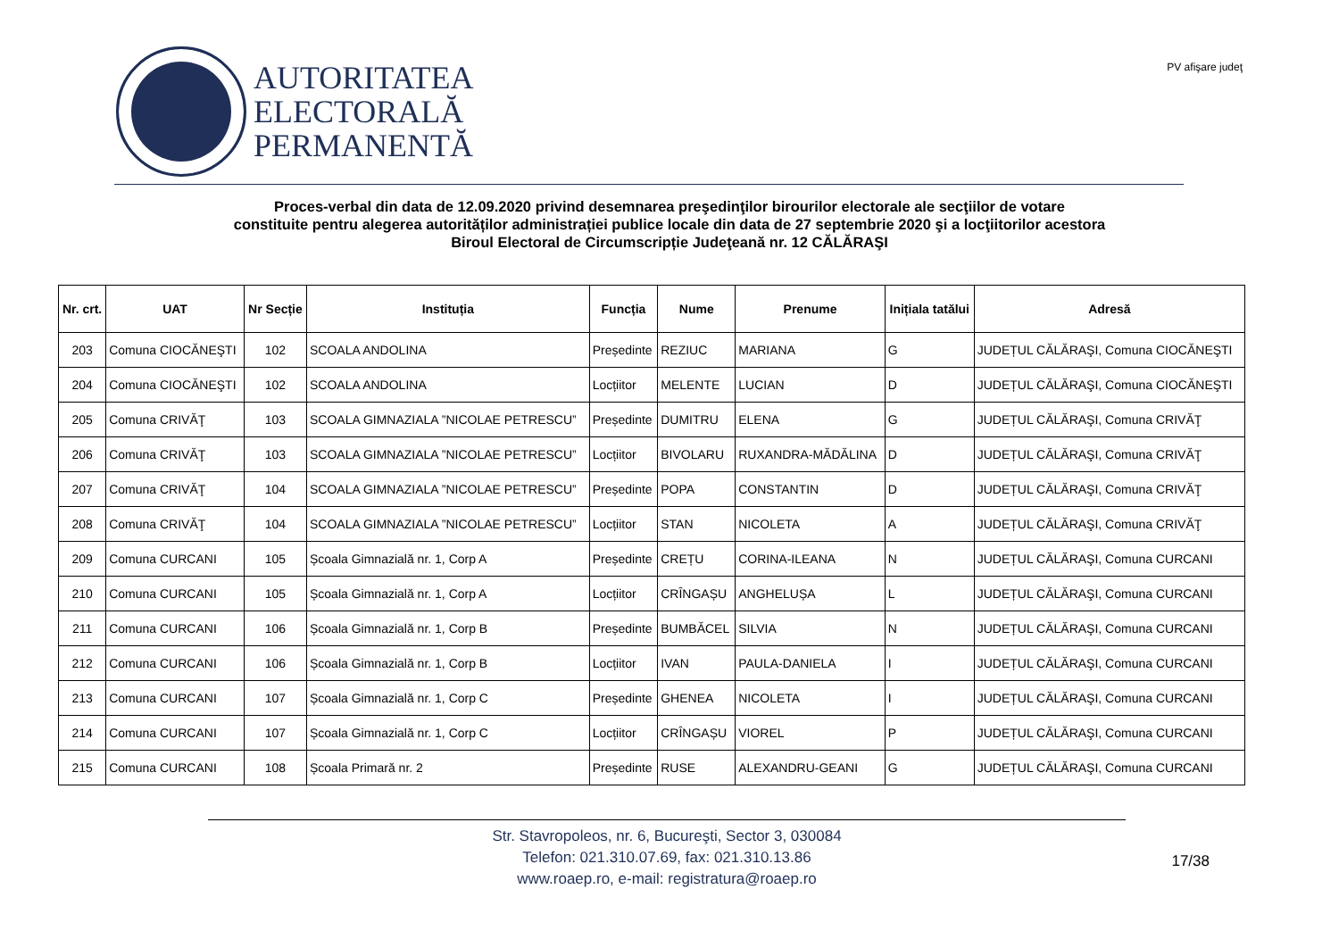AUTORITATEA
ELECTORALĂ
PERMANENTĂ
PV afişare judeţ
Proces-verbal din data de 12.09.2020 privind desemnarea preşedinţilor birourilor electorale ale secţiilor de votare
constituite pentru alegerea autorităților administrației publice locale din data de 27 septembrie 2020 şi a locţiitorilor acestora
Biroul Electoral de Circumscripție Judeţeană nr. 12 CĂLĂRAŞI
| Nr. crt. | UAT | Nr Secție | Instituția | Funcția | Nume | Prenume | Inițiala tatălui | Adresă |
| --- | --- | --- | --- | --- | --- | --- | --- | --- |
| 203 | Comuna CIOCĂNEŞTI | 102 | SCOALA ANDOLINA | Președinte | REZIUC | MARIANA | G | JUDEȚUL CĂLĂRAŞI, Comuna CIOCĂNEŞTI |
| 204 | Comuna CIOCĂNEŞTI | 102 | SCOALA ANDOLINA | Locțiitor | MELENTE | LUCIAN | D | JUDEȚUL CĂLĂRAŞI, Comuna CIOCĂNEŞTI |
| 205 | Comuna CRIVĂŢ | 103 | SCOALA GIMNAZIALA ”NICOLAE PETRESCU” | Președinte | DUMITRU | ELENA | G | JUDEȚUL CĂLĂRAŞI, Comuna CRIVĂŢ |
| 206 | Comuna CRIVĂŢ | 103 | SCOALA GIMNAZIALA ”NICOLAE PETRESCU” | Locțiitor | BIVOLARU | RUXANDRA-MĂDĂLINA | D | JUDEȚUL CĂLĂRAŞI, Comuna CRIVĂŢ |
| 207 | Comuna CRIVĂŢ | 104 | SCOALA GIMNAZIALA ”NICOLAE PETRESCU” | Președinte | POPA | CONSTANTIN | D | JUDEȚUL CĂLĂRAŞI, Comuna CRIVĂŢ |
| 208 | Comuna CRIVĂŢ | 104 | SCOALA GIMNAZIALA ”NICOLAE PETRESCU” | Locțiitor | STAN | NICOLETA | A | JUDEȚUL CĂLĂRAŞI, Comuna CRIVĂŢ |
| 209 | Comuna CURCANI | 105 | Școala Gimnazială nr. 1, Corp A | Președinte | CREȚU | CORINA-ILEANA | N | JUDEȚUL CĂLĂRAŞI, Comuna CURCANI |
| 210 | Comuna CURCANI | 105 | Școala Gimnazială nr. 1, Corp A | Locțiitor | CRÎNGAȘU | ANGHELUȘA | L | JUDEȚUL CĂLĂRAŞI, Comuna CURCANI |
| 211 | Comuna CURCANI | 106 | Școala Gimnazială nr. 1, Corp B | Președinte | BUMBĂCEL | SILVIA | N | JUDEȚUL CĂLĂRAŞI, Comuna CURCANI |
| 212 | Comuna CURCANI | 106 | Școala Gimnazială nr. 1, Corp B | Locțiitor | IVAN | PAULA-DANIELA | I | JUDEȚUL CĂLĂRAŞI, Comuna CURCANI |
| 213 | Comuna CURCANI | 107 | Școala Gimnazială nr. 1, Corp C | Președinte | GHENEA | NICOLETA | I | JUDEȚUL CĂLĂRAŞI, Comuna CURCANI |
| 214 | Comuna CURCANI | 107 | Școala Gimnazială nr. 1, Corp C | Locțiitor | CRÎNGAȘU | VIOREL | P | JUDEȚUL CĂLĂRAŞI, Comuna CURCANI |
| 215 | Comuna CURCANI | 108 | Școala Primară nr. 2 | Președinte | RUSE | ALEXANDRU-GEANI | G | JUDEȚUL CĂLĂRAŞI, Comuna CURCANI |
Str. Stavropoleos, nr. 6, Bucureşti, Sector 3, 030084
Telefon: 021.310.07.69, fax: 021.310.13.86
www.roaep.ro, e-mail: registratura@roaep.ro
17/38